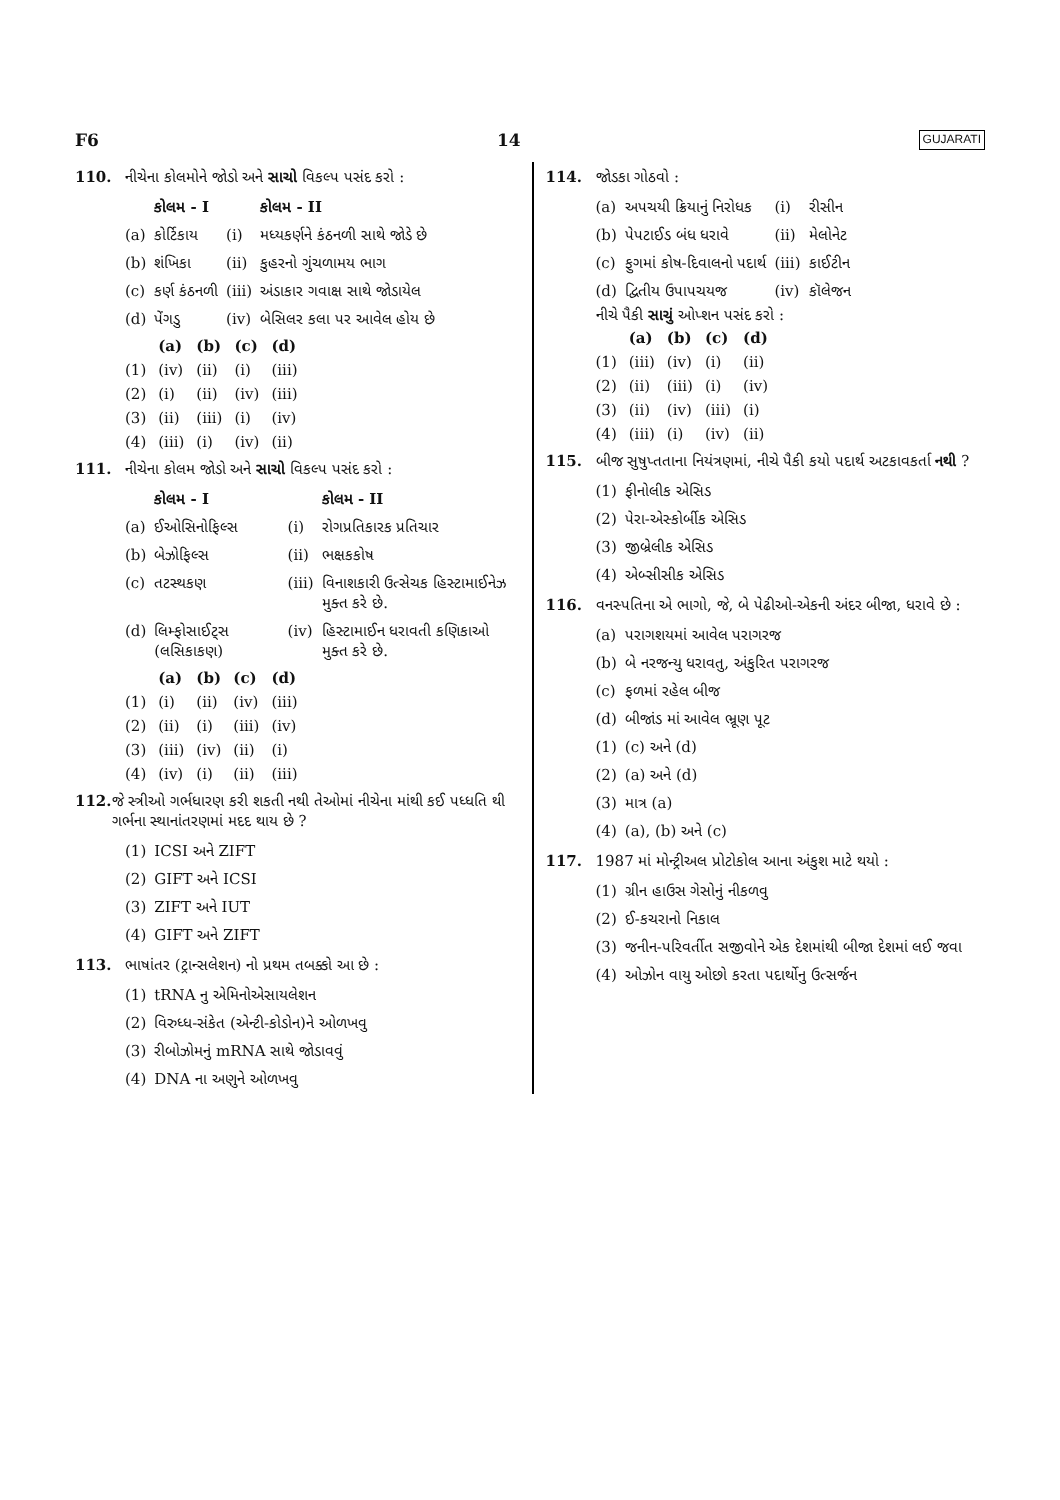F6 14 GUJARATI
110. નીચેના કોલમોને જોડો અને સાચો વિકલ્પ પસંદ કરો :
| | કોલમ - I | | કોલમ - II |
| (a) | કોર્ટિકાય | (i) | મધ્યકર્ણને કંઠનળી સાથે જોડે છે |
| (b) | શંખિકા | (ii) | કુહરનો ગુંચળામય ભાગ |
| (c) | કર્ણ કંઠનળી | (iii) | અંડાકાર ગવાક્ષ સાથે જોડાયેલ |
| (d) | પેંગડુ | (iv) | બેસિલર કલા પર આવેલ હોય છે |
| | (a) | (b) | (c) | (d) |
| (1) | (iv) | (ii) | (i) | (iii) |
| (2) | (i) | (ii) | (iv) | (iii) |
| (3) | (ii) | (iii) | (i) | (iv) |
| (4) | (iii) | (i) | (iv) | (ii) |
111. નીચેના કોલમ જોડો અને સાચો વિકલ્પ પસંદ કરો :
| | કોલમ - I | | કોલમ - II |
| (a) | ઈઓસિનોફિલ્સ | (i) | રોગપ્રતિકારક પ્રતિચાર |
| (b) | બેઝોફિલ્સ | (ii) | ભક્ષકકોષ |
| (c) | તટસ્થકણ | (iii) | વિનાશકારી ઉત્સેચક હિસ્ટામાઈનેઝ મુક્ત કરે છે. |
| (d) | લિમ્ફોસાઈટ્સ (લસિકાકણ) | (iv) | હિસ્ટામાઈન ધરાવતી કણિકાઓ મુક્ત કરે છે. |
| | (a) | (b) | (c) | (d) |
| (1) | (i) | (ii) | (iv) | (iii) |
| (2) | (ii) | (i) | (iii) | (iv) |
| (3) | (iii) | (iv) | (ii) | (i) |
| (4) | (iv) | (i) | (ii) | (iii) |
112. જે સ્ત્રીઓ ગર્ભધારણ કરી શકતી નથી તેઓમાં નીચેના માંથી કઈ પધ્ધતિ થી ગર્ભના સ્થાનાંતરણમાં મદદ થાય છે ?
| (1) | ICSI અને ZIFT |
| (2) | GIFT અને ICSI |
| (3) | ZIFT અને IUT |
| (4) | GIFT અને ZIFT |
113. ભાષાંતર (ટ્રાન્સલેશન) નો પ્રથમ તબક્કો આ છે :
| (1) | tRNA નુ એમિનોએસાયલેશન |
| (2) | વિરુધ્ધ-સંકેત (એન્ટી-કોડોન)ને ઓળખવુ |
| (3) | રીબોઝોમનું mRNA સાથે જોડાવવું |
| (4) | DNA ના અણુને ઓળખવુ |
114. જોડકા ગોઠવો :
| (a) | અપચયી ક્રિયાનું નિરોધક | (i) | રીસીન |
| (b) | પેપટાઈડ બંધ ધરાવે | (ii) | મેલોનેટ |
| (c) | ફુગમાં કોષ-દિવાલનો પદાર્થ | (iii) | કાઈટીન |
| (d) | દ્વિતીય ઉપાપચયજ | (iv) | કૉલેજન |
નીચે પૈકી સાચું ઓપ્શન પસંદ કરો :
| | (a) | (b) | (c) | (d) |
| (1) | (iii) | (iv) | (i) | (ii) |
| (2) | (ii) | (iii) | (i) | (iv) |
| (3) | (ii) | (iv) | (iii) | (i) |
| (4) | (iii) | (i) | (iv) | (ii) |
115. બીજ સુષુપ્તતાના નિયંત્રણમાં, નીચે પૈકી કયો પદાર્થ અટકાવકર્તા નથી ?
| (1) | ફીનોલીક એસિડ |
| (2) | પેરા-એસ્કોર્બીક એસિડ |
| (3) | જીબ્રેલીક એસિડ |
| (4) | એબ્સીસીક એસિડ |
116. વનસ્પતિના એ ભાગો, જે, બે પેઢીઓ-એકની અંદર બીજા, ધરાવે છે :
| (a) | પરાગશયમાં આવેલ પરાગરજ |
| (b) | બે નરજન્યુ ધરાવતુ, અંકુરિત પરાગરજ |
| (c) | ફળમાં રહેલ બીજ |
| (d) | બીજાંડ માં આવેલ ભ્રૂણ પૂટ |
| (1) | (c) અને (d) |
| (2) | (a) અને (d) |
| (3) | માત્ર (a) |
| (4) | (a), (b) અને (c) |
117. 1987 માં મોન્ટ્રીઅલ પ્રોટોકોલ આના અંકુશ માટે થયો :
| (1) | ગ્રીન હાઉસ ગેસોનું નીકળવુ |
| (2) | ઈ-કચરાનો નિકાલ |
| (3) | જનીન-પરિવર્તીત સજીવોને એક દેશમાંથી બીજા દેશમાં લઈ જવા |
| (4) | ઓઝોન વાયુ ઓછો કરતા પદાર્થોનુ ઉત્સર્જન |